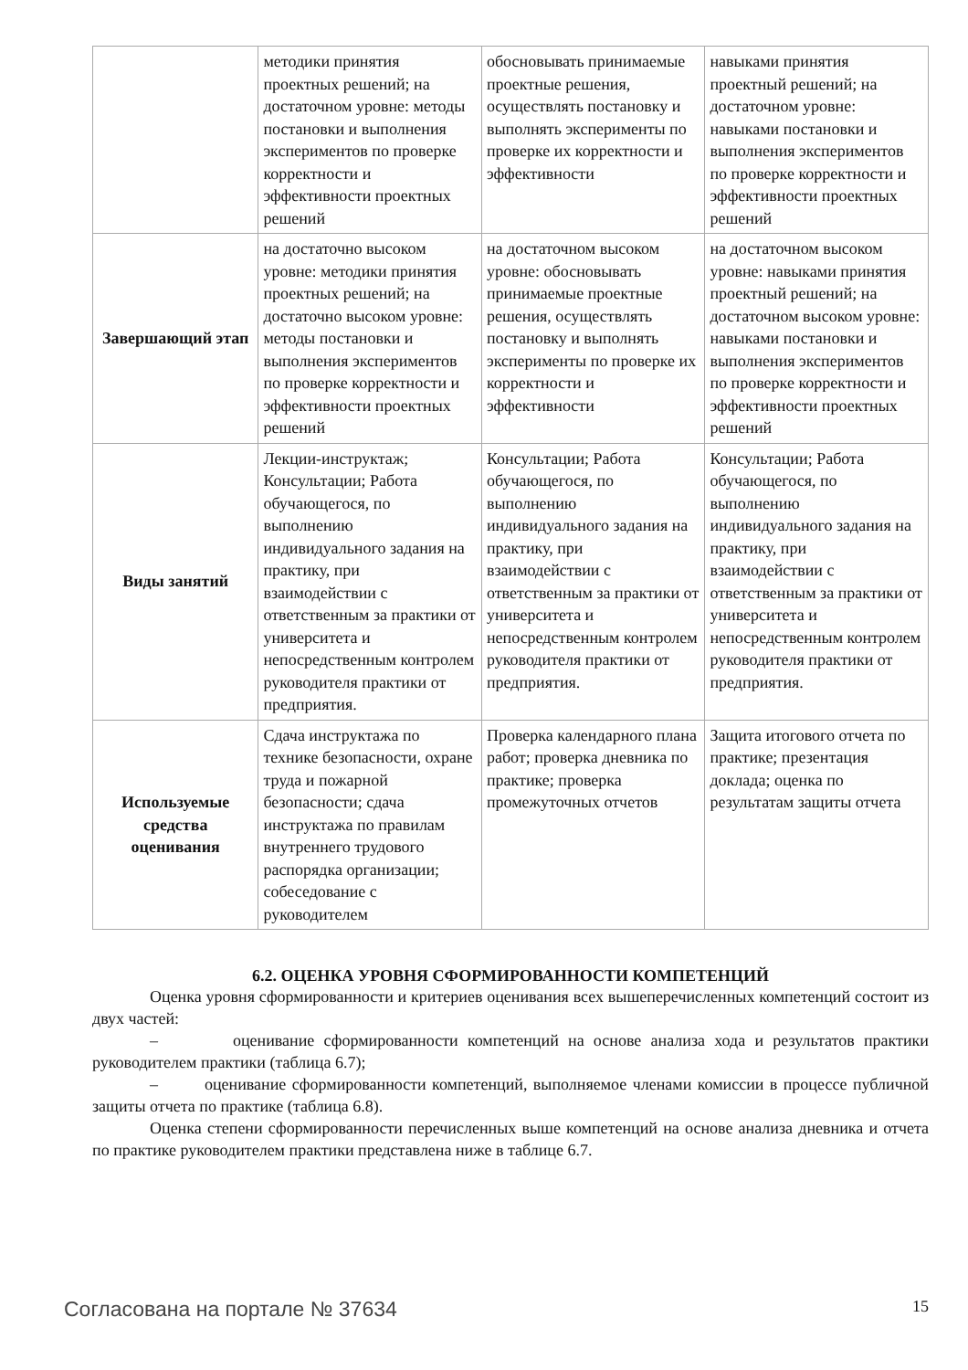| | методики принятия проектных решений; на достаточном уровне: методы постановки и выполнения экспериментов по проверке корректности и эффективности проектных решений | обосновывать принимаемые проектные решения, осуществлять постановку и выполнять эксперименты по проверке их корректности и эффективности | навыками принятия проектный решений; на достаточном уровне: навыками постановки и выполнения экспериментов по проверке корректности и эффективности проектных решений |
| Завершающий этап | на достаточно высоком уровне: методики принятия проектных решений; на достаточно высоком уровне: методы постановки и выполнения экспериментов по проверке корректности и эффективности проектных решений | на достаточном высоком уровне: обосновывать принимаемые проектные решения, осуществлять постановку и выполнять эксперименты по проверке их корректности и эффективности | на достаточном высоком уровне: навыками принятия проектный решений; на достаточном высоком уровне: навыками постановки и выполнения экспериментов по проверке корректности и эффективности проектных решений |
| Виды занятий | Лекции-инструктаж; Консультации; Работа обучающегося, по выполнению индивидуального задания на практику, при взаимодействии с ответственным за практики от университета и непосредственным контролем руководителя практики от предприятия. | Консультации; Работа обучающегося, по выполнению индивидуального задания на практику, при взаимодействии с ответственным за практики от университета и непосредственным контролем руководителя практики от предприятия. | Консультации; Работа обучающегося, по выполнению индивидуального задания на практику, при взаимодействии с ответственным за практики от университета и непосредственным контролем руководителя практики от предприятия. |
| Используемые средства оценивания | Сдача инструктажа по технике безопасности, охране труда и пожарной безопасности; сдача инструктажа по правилам внутреннего трудового распорядка организации; собеседование с руководителем | Проверка календарного плана работ; проверка дневника по практике; проверка промежуточных отчетов | Защита итогового отчета по практике; презентация доклада; оценка по результатам защиты отчета |
6.2. ОЦЕНКА УРОВНЯ СФОРМИРОВАННОСТИ КОМПЕТЕНЦИЙ
Оценка уровня сформированности и критериев оценивания всех вышеперечисленных компетенций состоит из двух частей:
– оценивание сформированности компетенций на основе анализа хода и результатов практики руководителем практики (таблица 6.7);
– оценивание сформированности компетенций, выполняемое членами комиссии в процессе публичной защиты отчета по практике (таблица 6.8).
Оценка степени сформированности перечисленных выше компетенций на основе анализа дневника и отчета по практике руководителем практики представлена ниже в таблице 6.7.
Согласована на портале № 37634 15